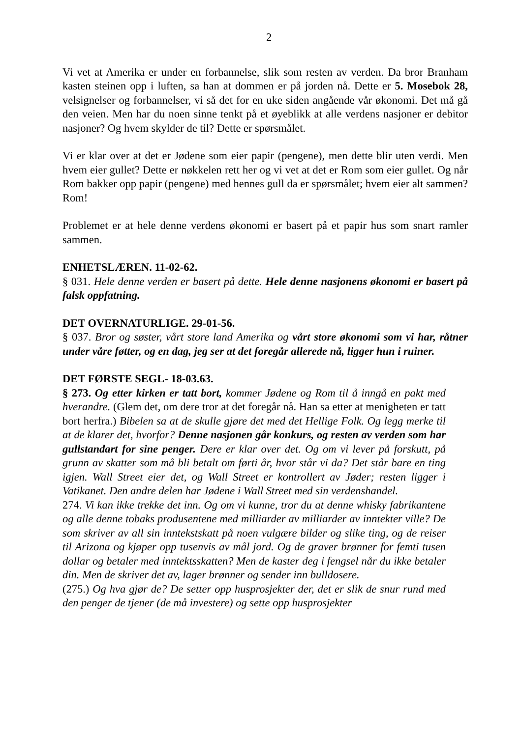2
Vi vet at Amerika er under en forbannelse, slik som resten av verden. Da bror Branham kasten steinen opp i luften, sa han at dommen er på jorden nå. Dette er 5. Mosebok 28, velsignelser og forbannelser, vi så det for en uke siden angående vår økonomi. Det må gå den veien. Men har du noen sinne tenkt på et øyeblikk at alle verdens nasjoner er debitor nasjoner? Og hvem skylder de til? Dette er spørsmålet.
Vi er klar over at det er Jødene som eier papir (pengene), men dette blir uten verdi. Men hvem eier gullet? Dette er nøkkelen rett her og vi vet at det er Rom som eier gullet. Og når Rom bakker opp papir (pengene) med hennes gull da er spørsmålet; hvem eier alt sammen? Rom!
Problemet er at hele denne verdens økonomi er basert på et papir hus som snart ramler sammen.
ENHETSLÆREN. 11-02-62.
§ 031. Hele denne verden er basert på dette. Hele denne nasjonens økonomi er basert på falsk oppfatning.
DET OVERNATURLIGE. 29-01-56.
§ 037. Bror og søster, vårt store land Amerika og vårt store økonomi som vi har, råtner under våre føtter, og en dag, jeg ser at det foregår allerede nå, ligger hun i ruiner.
DET FØRSTE SEGL- 18-03.63.
§ 273. Og etter kirken er tatt bort, kommer Jødene og Rom til å inngå en pakt med hverandre. (Glem det, om dere tror at det foregår nå. Han sa etter at menigheten er tatt bort herfra.) Bibelen sa at de skulle gjøre det med det Hellige Folk. Og legg merke til at de klarer det, hvorfor? Denne nasjonen går konkurs, og resten av verden som har gullstandart for sine penger. Dere er klar over det. Og om vi lever på forskutt, på grunn av skatter som må bli betalt om førti år, hvor står vi da? Det står bare en ting igjen. Wall Street eier det, og Wall Street er kontrollert av Jøder; resten ligger i Vatikanet. Den andre delen har Jødene i Wall Street med sin verdenshandel.
274. Vi kan ikke trekke det inn. Og om vi kunne, tror du at denne whisky fabrikantene og alle denne tobaks produsentene med milliarder av milliarder av inntekter ville? De som skriver av all sin inntekstskatt på noen vulgære bilder og slike ting, og de reiser til Arizona og kjøper opp tusenvis av mål jord. Og de graver brønner for femti tusen dollar og betaler med inntektsskatten? Men de kaster deg i fengsel når du ikke betaler din. Men de skriver det av, lager brønner og sender inn bulldosere.
(275.) Og hva gjør de? De setter opp husprosjekter der, det er slik de snur rund med den penger de tjener (de må investere) og sette opp husprosjekter